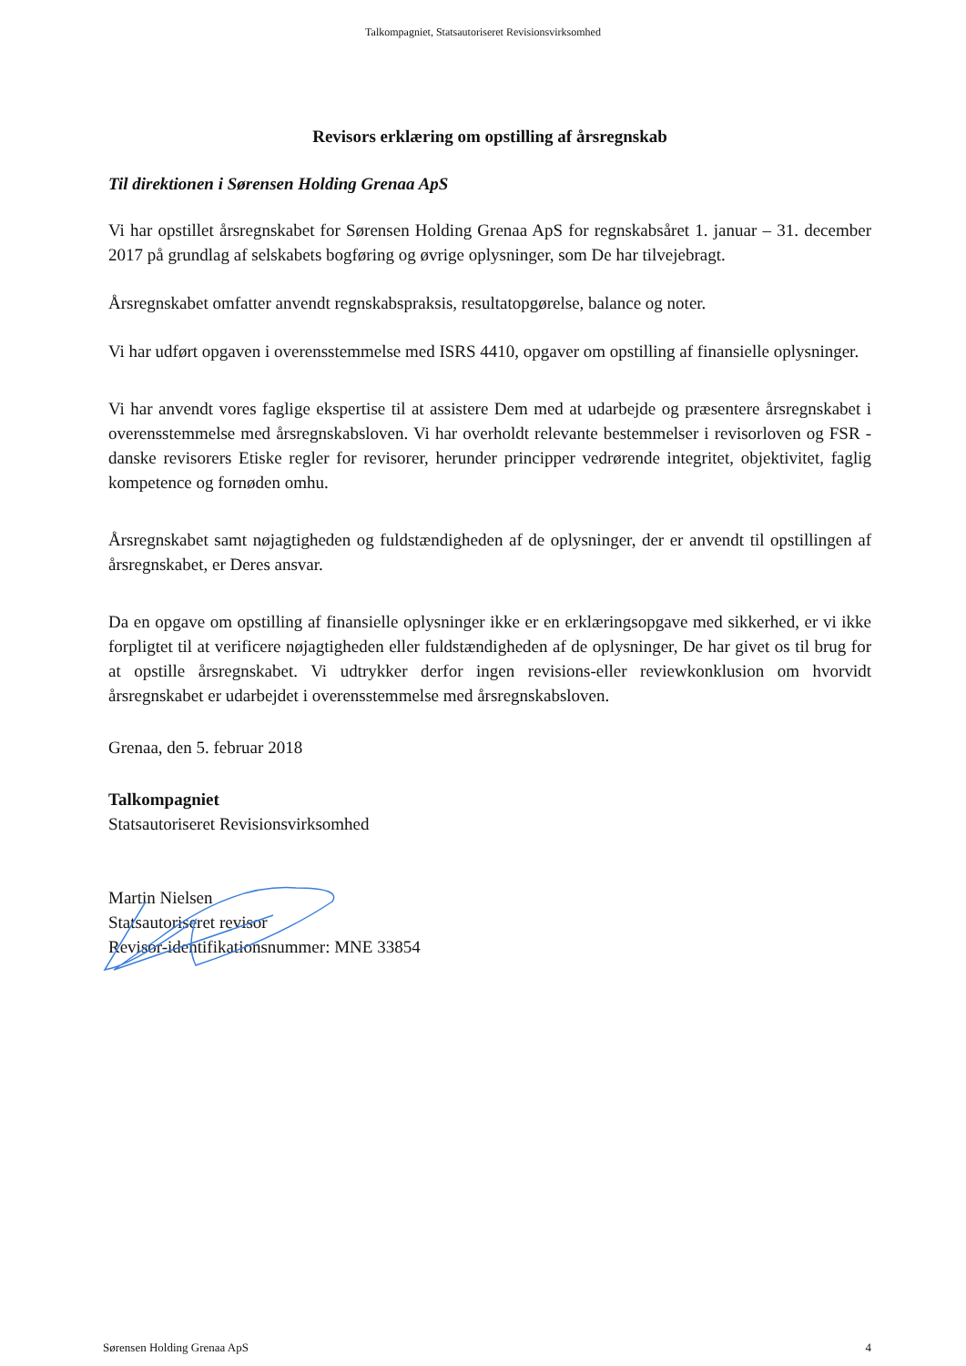Talkompagniet, Statsautoriseret Revisionsvirksomhed
Revisors erklæring om opstilling af årsregnskab
Til direktionen i Sørensen Holding Grenaa ApS
Vi har opstillet årsregnskabet for Sørensen Holding Grenaa ApS for regnskabsåret 1. januar – 31. december 2017 på grundlag af selskabets bogføring og øvrige oplysninger, som De har tilvejebragt.
Årsregnskabet omfatter anvendt regnskabspraksis, resultatopgørelse, balance og noter.
Vi har udført opgaven i overensstemmelse med ISRS 4410, opgaver om opstilling af finansielle oplysninger.
Vi har anvendt vores faglige ekspertise til at assistere Dem med at udarbejde og præsentere årsregnskabet i overensstemmelse med årsregnskabsloven. Vi har overholdt relevante bestemmelser i revisorloven og FSR - danske revisorers Etiske regler for revisorer, herunder principper vedrørende integritet, objektivitet, faglig kompetence og fornøden omhu.
Årsregnskabet samt nøjagtigheden og fuldstændigheden af de oplysninger, der er anvendt til opstillingen af årsregnskabet, er Deres ansvar.
Da en opgave om opstilling af finansielle oplysninger ikke er en erklæringsopgave med sikkerhed, er vi ikke forpligtet til at verificere nøjagtigheden eller fuldstændigheden af de oplysninger, De har givet os til brug for at opstille årsregnskabet. Vi udtrykker derfor ingen revisions-eller reviewkonklusion om hvorvidt årsregnskabet er udarbejdet i overensstemmelse med årsregnskabsloven.
Grenaa, den 5. februar 2018
Talkompagniet
Statsautoriseret Revisionsvirksomhed
Martin Nielsen
Statsautoriseret revisor
Revisor-identifikationsnummer: MNE 33854
Sørensen Holding Grenaa ApS 4